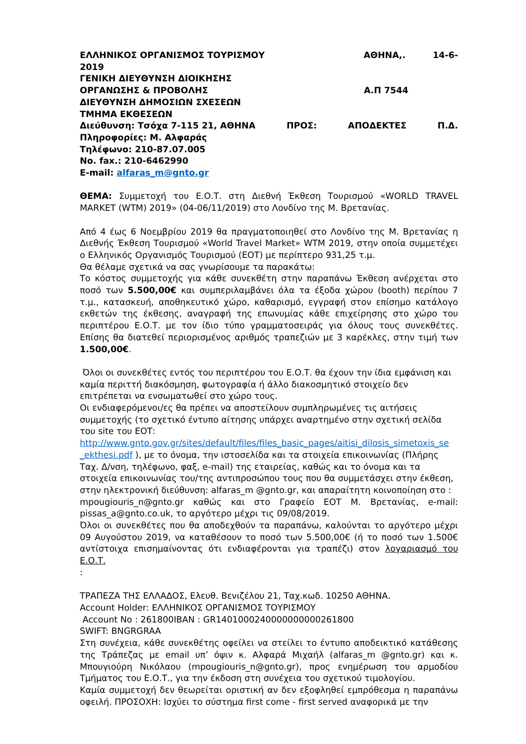ΕΛΛΗΝΙΚΟΣ ΟΡΓΑΝΙΣΜΟΣ ΤΟΥΡΙΣΜΟΥ ΑΘΗΝΑ,. 14-6-
2019
ΓΕΝΙΚΗ ΔΙΕΥΘΥΝΣΗ ΔΙΟΙΚΗΣΗΣ
ΟΡΓΑΝΩΣΗΣ & ΠΡΟΒΟΛΗΣ Α.Π 7544
ΔΙΕΥΘΥΝΣΗ ΔΗΜΟΣΙΩΝ ΣΧΕΣΕΩΝ
ΤΜΗΜΑ ΕΚΘΕΣΕΩΝ
Διεύθυνση: Τσόχα 7-115 21, ΑΘΗΝΑ ΠΡΟΣ: ΑΠΟΔΕΚΤΕΣ Π.Δ.
Πληροφορίες: Μ. Αλφαράς
Τηλέφωνο: 210-87.07.005
No. fax.: 210-6462990
E-mail: alfaras_m@gnto.gr
ΘΕΜΑ: Συμμετοχή του Ε.Ο.Τ. στη Διεθνή Έκθεση Τουρισμού «WORLD TRAVEL MARKET (WTM) 2019» (04-06/11/2019) στο Λονδίνο της Μ. Βρετανίας.
Από 4 έως 6 Νοεμβρίου 2019 θα πραγματοποιηθεί στο Λονδίνο της Μ. Βρετανίας η Διεθνής Έκθεση Τουρισμού «World Travel Market» WTM 2019, στην οποία συμμετέχει ο Ελληνικός Οργανισμός Τουρισμού (ΕΟΤ) με περίπτερο 931,25 τ.μ.
Θα θέλαμε σχετικά να σας γνωρίσουμε τα παρακάτω:
Το κόστος συμμετοχής για κάθε συνεκθέτη στην παραπάνω Έκθεση ανέρχεται στο ποσό των 5.500,00€ και συμπεριλαμβάνει όλα τα έξοδα χώρου (booth) περίπου 7 τ.μ., κατασκευή, αποθηκευτικό χώρο, καθαρισμό, εγγραφή στον επίσημο κατάλογο εκθετών της έκθεσης, αναγραφή της επωνυμίας κάθε επιχείρησης στο χώρο του περιπτέρου Ε.Ο.Τ. με τον ίδιο τύπο γραμματοσειράς για όλους τους συνεκθέτες. Επίσης θα διατεθεί περιορισμένος αριθμός τραπεζιών με 3 καρέκλες, στην τιμή των 1.500,00€.
Όλοι οι συνεκθέτες εντός του περιπτέρου του Ε.Ο.Τ. θα έχουν την ίδια εμφάνιση και καμία περιττή διακόσμηση, φωτογραφία ή άλλο διακοσμητικό στοιχείο δεν επιτρέπεται να ενσωματωθεί στο χώρο τους.
Οι ενδιαφερόμενοι/ες θα πρέπει να αποστείλουν συμπληρωμένες τις αιτήσεις συμμετοχής (το σχετικό έντυπο αίτησης υπάρχει αναρτημένο στην σχετική σελίδα του site του ΕΟΤ: http://www.gnto.gov.gr/sites/default/files/files_basic_pages/aitisi_dilosis_simetoxis_se _ekthesi.pdf ), με το όνομα, την ιστοσελίδα και τα στοιχεία επικοινωνίας (Πλήρης Ταχ. Δ/νση, τηλέφωνο, φαξ, e-mail) της εταιρείας, καθώς και το όνομα και τα στοιχεία επικοινωνίας του/της αντιπροσώπου τους που θα συμμετάσχει στην έκθεση, στην ηλεκτρονική διεύθυνση: alfaras_m @gnto.gr, και απαραίτητη κοινοποίηση στο :
mpougiouris_n@gnto.gr καθώς και στο Γραφείο ΕΟΤ Μ. Βρετανίας, e-mail: pissas_a@gnto.co.uk, το αργότερο μέχρι τις 09/08/2019.
Όλοι οι συνεκθέτες που θα αποδεχθούν τα παραπάνω, καλούνται το αργότερο μέχρι 09 Αυγούστου 2019, να καταθέσουν το ποσό των 5.500,00€ (ή το ποσό των 1.500€ αντίστοιχα επισημαίνοντας ότι ενδιαφέρονται για τραπέζι) στον λογαριασμό του Ε.Ο.Τ.
:
ΤΡΑΠΕΖΑ ΤΗΣ ΕΛΛΑΔΟΣ, Ελευθ. Βενιζέλου 21, Ταχ.κωδ. 10250 ΑΘΗΝΑ.
Account Holder: ΕΛΛΗΝΙΚΟΣ ΟΡΓΑΝΙΣΜΟΣ ΤΟΥΡΙΣΜΟΥ
Account No : 261800IBAN : GR1401000240000000000261800
SWIFT: BNGRGRAA
Στη συνέχεια, κάθε συνεκθέτης οφείλει να στείλει το έντυπο αποδεικτικό κατάθεσης της Τράπεζας με email υπ’ όψιν κ. Αλφαρά Μιχαήλ (alfaras_m @gnto.gr) και κ. Μπουγιούρη Νικόλαου (mpougiouris_n@gnto.gr), προς ενημέρωση του αρμοδίου Τμήματος του Ε.Ο.Τ., για την έκδοση στη συνέχεια του σχετικού τιμολογίου.
Καμία συμμετοχή δεν θεωρείται οριστική αν δεν εξοφληθεί εμπρόθεσμα η παραπάνω οφειλή. ΠΡΟΣΟΧΗ: Ισχύει το σύστημα first come - first served αναφορικά με την